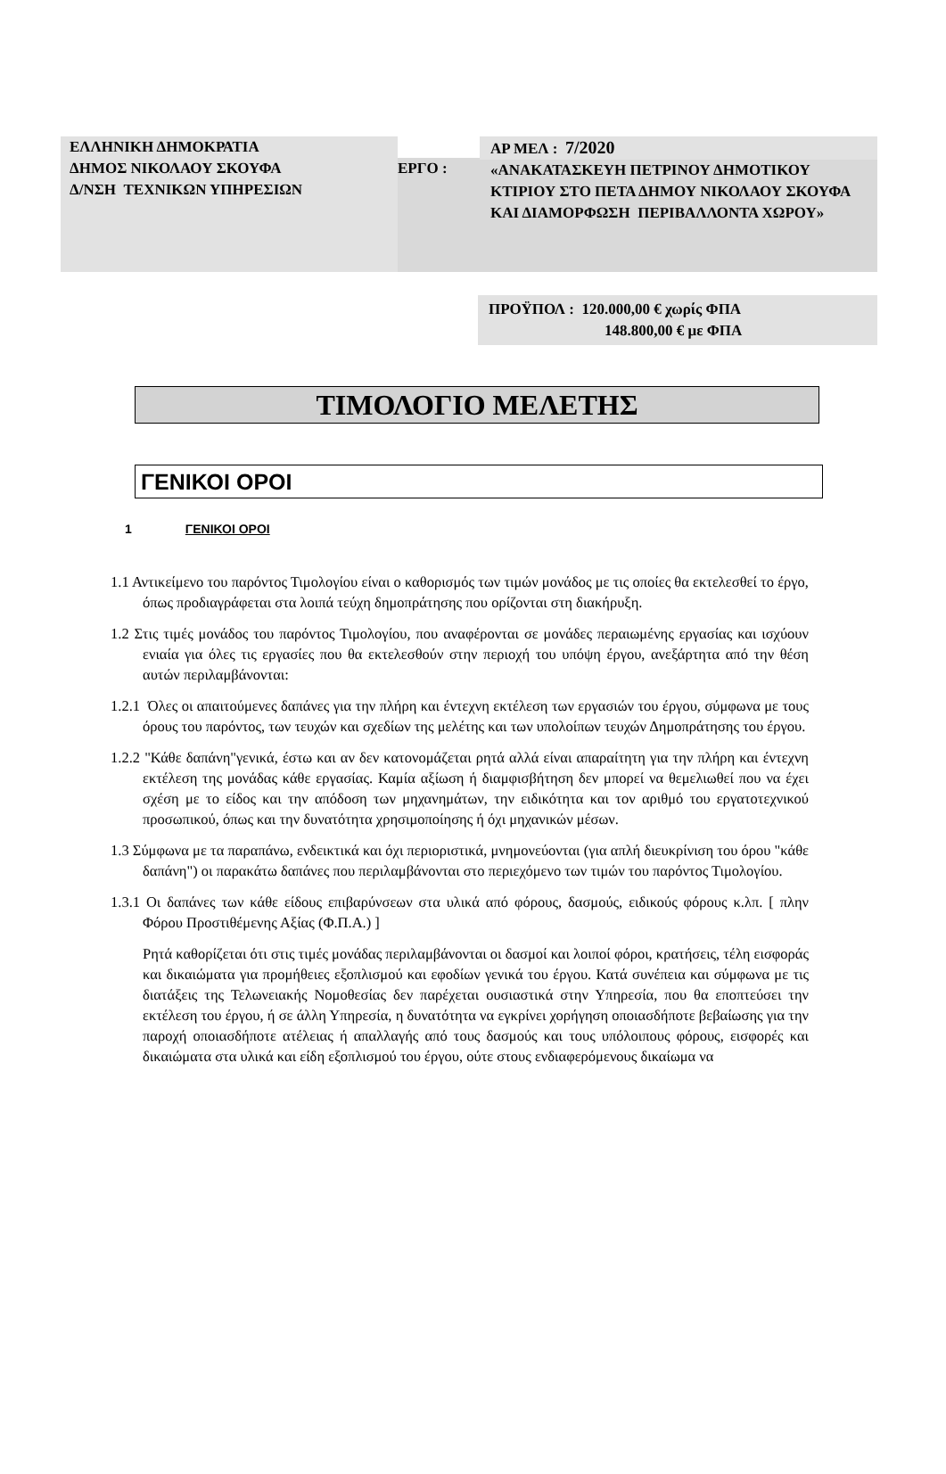ΕΛΛΗΝΙΚΗ ΔΗΜΟΚΡΑΤΙΑ
ΔΗΜΟΣ ΝΙΚΟΛΑΟΥ ΣΚΟΥΦΑ
Δ/ΝΣΗ ΤΕΧΝΙΚΩΝ ΥΠΗΡΕΣΙΩΝ
ΕΡΓΟ :
ΑΡ ΜΕΛ : 7/2020
«ΑΝΑΚΑΤΑΣΚΕΥΗ ΠΕΤΡΙΝΟΥ ΔΗΜΟΤΙΚΟΥ ΚΤΙΡΙΟΥ ΣΤΟ ΠΕΤΑ ΔΗΜΟΥ ΝΙΚΟΛΑΟΥ ΣΚΟΥΦΑ ΚΑΙ ΔΙΑΜΟΡΦΩΣΗ ΠΕΡΙΒΑΛΛΟΝΤΑ ΧΩΡΟΥ»
ΠΡΟΫΠΟΛ : 120.000,00 € χωρίς ΦΠΑ
148.800,00 € με ΦΠΑ
ΤΙΜΟΛΟΓΙΟ ΜΕΛΕΤΗΣ
ΓΕΝΙΚΟΙ ΟΡΟΙ
1 ΓΕΝΙΚΟΙ ΟΡΟΙ
1.1 Αντικείμενο του παρόντος Τιμολογίου είναι ο καθορισμός των τιμών μονάδος με τις οποίες θα εκτελεσθεί το έργο, όπως προδιαγράφεται στα λοιπά τεύχη δημοπράτησης που ορίζονται στη διακήρυξη.
1.2 Στις τιμές μονάδος του παρόντος Τιμολογίου, που αναφέρονται σε μονάδες περαιωμένης εργασίας και ισχύουν ενιαία για όλες τις εργασίες που θα εκτελεσθούν στην περιοχή του υπόψη έργου, ανεξάρτητα από την θέση αυτών περιλαμβάνονται:
1.2.1 Όλες οι απαιτούμενες δαπάνες για την πλήρη και έντεχνη εκτέλεση των εργασιών του έργου, σύμφωνα με τους όρους του παρόντος, των τευχών και σχεδίων της μελέτης και των υπολοίπων τευχών Δημοπράτησης του έργου.
1.2.2 "Κάθε δαπάνη"γενικά, έστω και αν δεν κατονομάζεται ρητά αλλά είναι απαραίτητη για την πλήρη και έντεχνη εκτέλεση της μονάδας κάθε εργασίας. Καμία αξίωση ή διαμφισβήτηση δεν μπορεί να θεμελιωθεί που να έχει σχέση με το είδος και την απόδοση των μηχανημάτων, την ειδικότητα και τον αριθμό του εργατοτεχνικού προσωπικού, όπως και την δυνατότητα χρησιμοποίησης ή όχι μηχανικών μέσων.
1.3 Σύμφωνα με τα παραπάνω, ενδεικτικά και όχι περιοριστικά, μνημονεύονται (για απλή διευκρίνιση του όρου "κάθε δαπάνη") οι παρακάτω δαπάνες που περιλαμβάνονται στο περιεχόμενο των τιμών του παρόντος Τιμολογίου.
1.3.1 Οι δαπάνες των κάθε είδους επιβαρύνσεων στα υλικά από φόρους, δασμούς, ειδικούς φόρους κ.λπ. [ πλην Φόρου Προστιθέμενης Αξίας (Φ.Π.Α.) ]
Ρητά καθορίζεται ότι στις τιμές μονάδας περιλαμβάνονται οι δασμοί και λοιποί φόροι, κρατήσεις, τέλη εισφοράς και δικαιώματα για προμήθειες εξοπλισμού και εφοδίων γενικά του έργου. Κατά συνέπεια και σύμφωνα με τις διατάξεις της Τελωνειακής Νομοθεσίας δεν παρέχεται ουσιαστικά στην Υπηρεσία, που θα εποπτεύσει την εκτέλεση του έργου, ή σε άλλη Υπηρεσία, η δυνατότητα να εγκρίνει χορήγηση οποιασδήποτε βεβαίωσης για την παροχή οποιασδήποτε ατέλειας ή απαλλαγής από τους δασμούς και τους υπόλοιπους φόρους, εισφορές και δικαιώματα στα υλικά και είδη εξοπλισμού του έργου, ούτε στους ενδιαφερόμενους δικαίωμα να